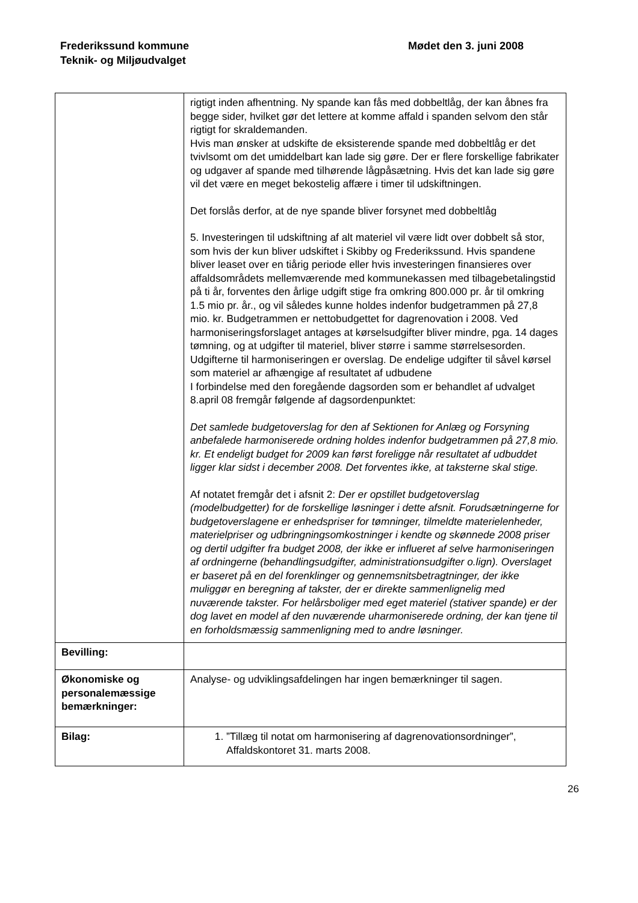Frederikssund kommune
Teknik- og Miljøudvalget
Mødet den 3. juni 2008
| | rigtigt inden afhentning. Ny spande kan fås med dobbeltlåg, der kan åbnes fra begge sider, hvilket gør det lettere at komme affald i spanden selvom den står rigtigt for skraldemanden. Hvis man ønsker at udskifte de eksisterende spande med dobbeltlåg er det tvivlsomt om det umiddelbart kan lade sig gøre. Der er flere forskellige fabrikater og udgaver af spande med tilhørende lågpåsætning. Hvis det kan lade sig gøre vil det være en meget bekostelig affære i timer til udskiftningen. Det forslås derfor, at de nye spande bliver forsynet med dobbeltlåg 5. Investeringen til udskiftning af alt materiel vil være lidt over dobbelt så stor, som hvis der kun bliver udskiftet i Skibby og Frederikssund. Hvis spandene bliver leaset over en tiårig periode eller hvis investeringen finansieres over affaldsområdets mellemværende med kommunekassen med tilbagebetalingstid på ti år, forventes den årlige udgift stige fra omkring 800.000 pr. år til omkring 1.5 mio pr. år., og vil således kunne holdes indenfor budgetrammen på 27,8 mio. kr. Budgetrammen er nettobudgettet for dagrenovation i 2008. Ved harmoniseringsforslaget antages at kørselsudgifter bliver mindre, pga. 14 dages tømning, og at udgifter til materiel, bliver større i samme størrelsesorden. Udgifterne til harmoniseringen er overslag. De endelige udgifter til såvel kørsel som materiel ar afhængige af resultatet af udbudene I forbindelse med den foregående dagsorden som er behandlet af udvalget 8.april 08 fremgår følgende af dagsordenpunktet: Det samlede budgetoverslag for den af Sektionen for Anlæg og Forsyning anbefalede harmoniserede ordning holdes indenfor budgetrammen på 27,8 mio. kr. Et endeligt budget for 2009 kan først foreligge når resultatet af udbuddet ligger klar sidst i december 2008. Det forventes ikke, at taksterne skal stige. Af notatet fremgår det i afsnit 2: Der er opstillet budgetoverslag (modelbudgetter) for de forskellige løsninger i dette afsnit. Forudsætningerne for budgetoverslagene er enhedspriser for tømninger, tilmeldte materielenheder, materielpriser og udbringningsomkostninger i kendte og skønnede 2008 priser og dertil udgifter fra budget 2008, der ikke er influeret af selve harmoniseringen af ordningerne (behandlingsudgifter, administrationsudgifter o.lign). Overslaget er baseret på en del forenklinger og gennemsnitsbetragtninger, der ikke muliggør en beregning af takster, der er direkte sammenlignelig med nuværende takster. For helårsboliger med eget materiel (stativer spande) er der dog lavet en model af den nuværende uharmoniserede ordning, der kan tjene til en forholdsmæssig sammenligning med to andre løsninger. |
| Bevilling: | |
| Økonomiske og personalemæssige bemærkninger: | Analyse- og udviklingsafdelingen har ingen bemærkninger til sagen. |
| Bilag: | 1. ”Tillæg til notat om harmonisering af dagrenovationsordninger”, Affaldskontoret 31. marts 2008. |
26